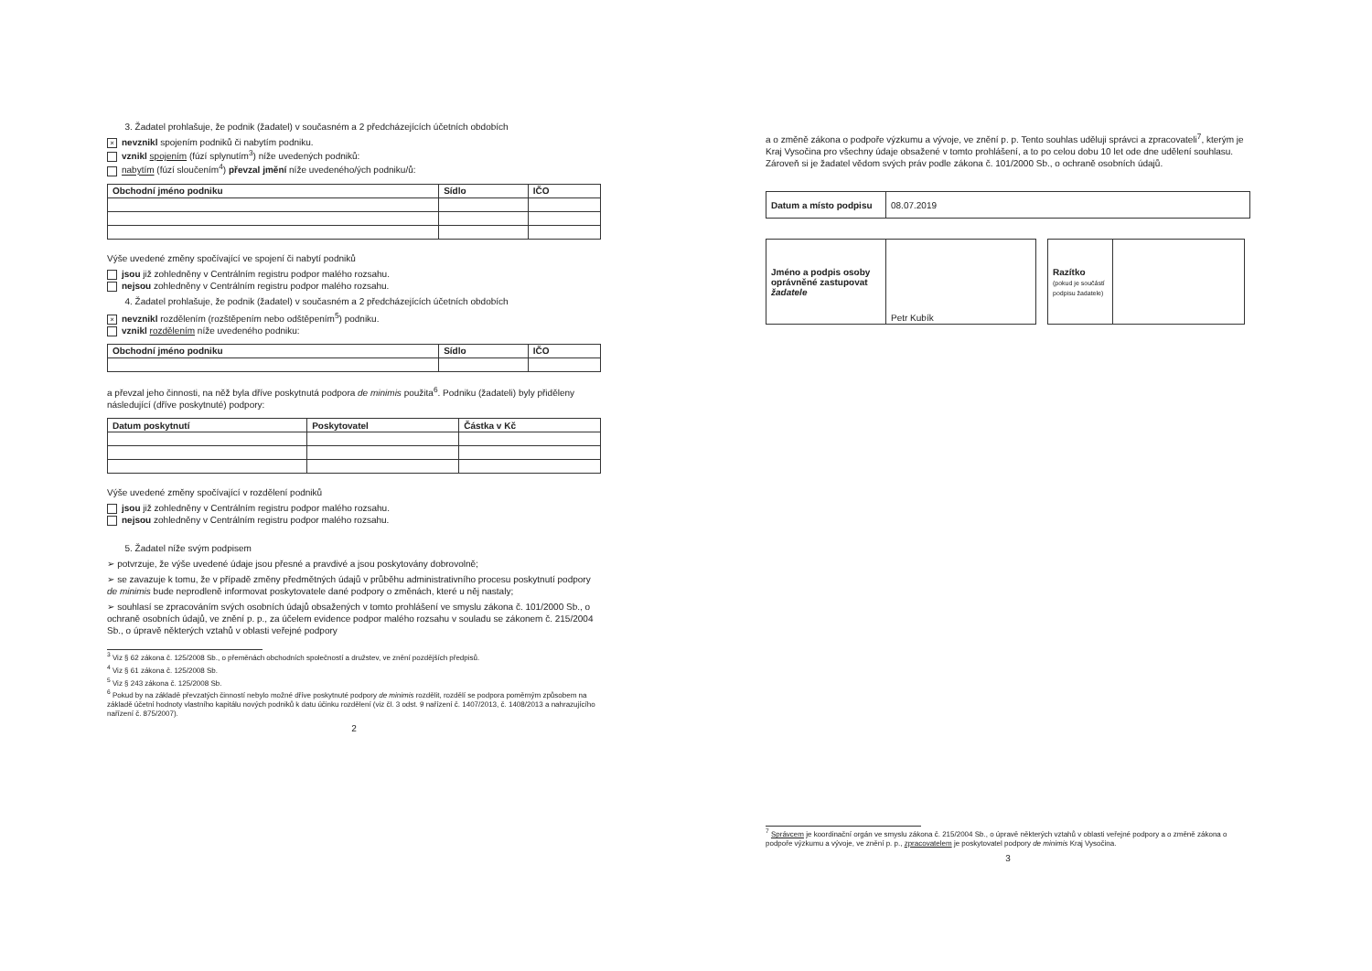3. Žadatel prohlašuje, že podnik (žadatel) v současném a 2 předcházejících účetních obdobích
× nevznikl spojením podniků či nabytím podniku.
vznikl spojením (fúzí splynutím<sup>3</sup>) níže uvedených podniků:
nabytím (fúzí sloučením<sup>4</sup>) převzal jmění níže uvedeného/ých podniku/ů:
| Obchodní jméno podniku | Sídlo | IČO |
| --- | --- | --- |
Výše uvedené změny spočívající ve spojení či nabytí podniků
jsou již zohledněny v Centrálním registru podpor malého rozsahu.
nejsou zohledněny v Centrálním registru podpor malého rozsahu.
4. Žadatel prohlašuje, že podnik (žadatel) v současném a 2 předcházejících účetních obdobích
× nevznikl rozdělením (rozštěpením nebo odštěpením<sup>5</sup>) podniku.
vznikl rozdělením níže uvedeného podniku:
| Obchodní jméno podniku | Sídlo | IČO |
| --- | --- | --- |
a převzal jeho činnosti, na něž byla dříve poskytnutá podpora de minimis použita<sup>6</sup>. Podniku (žadateli) byly přiděleny následující (dříve poskytnuté) podpory:
| Datum poskytnutí | Poskytovatel | Částka v Kč |
| --- | --- | --- |
Výše uvedené změny spočívající v rozdělení podniků
jsou již zohledněny v Centrálním registru podpor malého rozsahu.
nejsou zohledněny v Centrálním registru podpor malého rozsahu.
5. Žadatel níže svým podpisem
➢ potvrzuje, že výše uvedené údaje jsou přesné a pravdivé a jsou poskytovány dobrovolně;
➢ se zavazuje k tomu, že v případě změny předmětných údajů v průběhu administrativního procesu poskytnutí podpory de minimis bude neprodleně informovat poskytovatele dané podpory o změnách, které u něj nastaly;
➢ souhlasí se zpracováním svých osobních údajů obsažených v tomto prohlášení ve smyslu zákona č. 101/2000 Sb., o ochraně osobních údajů, ve znění p. p., za účelem evidence podpor malého rozsahu v souladu se zákonem č. 215/2004 Sb., o úpravě některých vztahů v oblasti veřejné podpory
<sup>3</sup> Viz § 62 zákona č. 125/2008 Sb., o přeměnách obchodních společností a družstev, ve znění pozdějších předpisů.
<sup>4</sup> Viz § 61 zákona č. 125/2008 Sb.
<sup>5</sup> Viz § 243 zákona č. 125/2008 Sb.
<sup>6</sup> Pokud by na základě převzatých činností nebylo možné dříve poskytnuté podpory de minimis rozdělit, rozdělí se podpora poměrným způsobem na základě účetní hodnoty vlastního kapitálu nových podniků k datu účinku rozdělení (viz čl. 3 odst. 9 nařízení č. 1407/2013, č. 1408/2013 a nahrazujícího nařízení č. 875/2007).
2
a o změně zákona o podpoře výzkumu a vývoje, ve znění p. p. Tento souhlas uděluji správci a zpracovateli<sup>7</sup>, kterým je Kraj Vysočina pro všechny údaje obsažené v tomto prohlášení, a to po celou dobu 10 let ode dne udělení souhlasu. Zároveň si je žadatel vědom svých práv podle zákona č. 101/2000 Sb., o ochraně osobních údajů.
| Datum a místo podpisu | 08.07.2019 |
| Jméno a podpis osoby oprávněné zastupovat žadatele | Petr Kubík |
| Razítko (pokud je součástí podpisu žadatele) | |
<sup>7</sup> Správcem je koordinační orgán ve smyslu zákona č. 215/2004 Sb., o úpravě některých vztahů v oblasti veřejné podpory a o změně zákona o podpoře výzkumu a vývoje, ve znění p. p., zpracovatelem je poskytovatel podpory de minimis Kraj Vysočina.
3